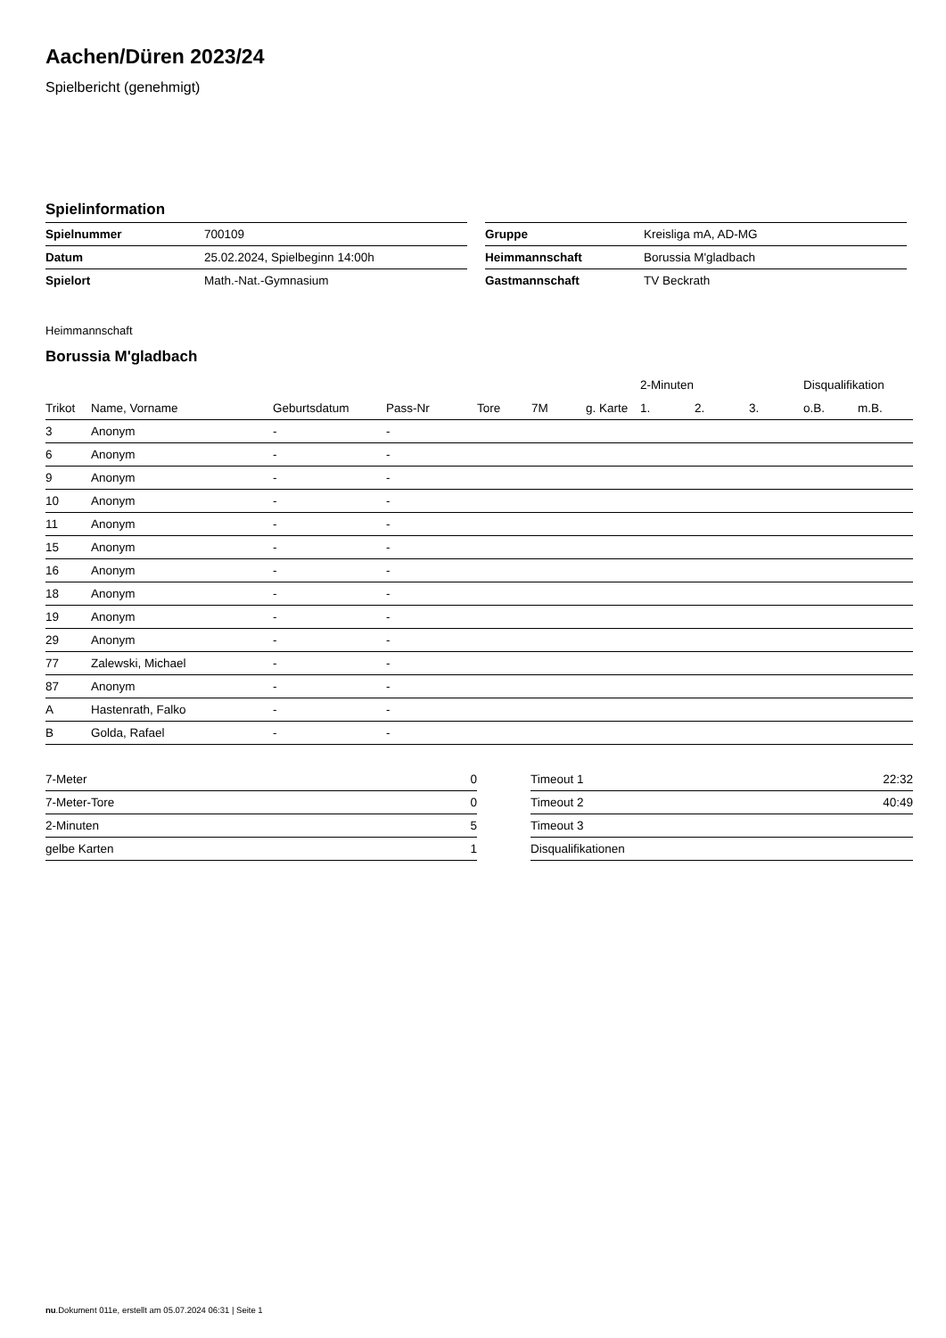Aachen/Düren 2023/24
Spielbericht (genehmigt)
Spielinformation
| Spielnummer | 700109 |
| Datum | 25.02.2024, Spielbeginn 14:00h |
| Spielort | Math.-Nat.-Gymnasium |
| Gruppe | Kreisliga mA, AD-MG |
| Heimmannschaft | Borussia M'gladbach |
| Gastmannschaft | TV Beckrath |
Heimmannschaft
Borussia M'gladbach
| | | | | | | | 2-Minuten | | | Disqualifikation | |
| --- | --- | --- | --- | --- | --- | --- | --- | --- | --- | --- | --- |
| Trikot | Name, Vorname | Geburtsdatum | Pass-Nr | Tore | 7M | g. Karte | 1. | 2. | 3. | o.B. | m.B. |
| 3 | Anonym | - | - | | | | | | | | |
| 6 | Anonym | - | - | | | | | | | | |
| 9 | Anonym | - | - | | | | | | | | |
| 10 | Anonym | - | - | | | | | | | | |
| 11 | Anonym | - | - | | | | | | | | |
| 15 | Anonym | - | - | | | | | | | | |
| 16 | Anonym | - | - | | | | | | | | |
| 18 | Anonym | - | - | | | | | | | | |
| 19 | Anonym | - | - | | | | | | | | |
| 29 | Anonym | - | - | | | | | | | | |
| 77 | Zalewski, Michael | - | - | | | | | | | | |
| 87 | Anonym | - | - | | | | | | | | |
| A | Hastenrath, Falko | - | - | | | | | | | | |
| B | Golda, Rafael | - | - | | | | | | | | |
| 7-Meter | 0 |
| 7-Meter-Tore | 0 |
| 2-Minuten | 5 |
| gelbe Karten | 1 |
| Timeout 1 | 22:32 |
| Timeout 2 | 40:49 |
| Timeout 3 | |
| Disqualifikationen | |
nu.Dokument 011e, erstellt am 05.07.2024 06:31 | Seite 1